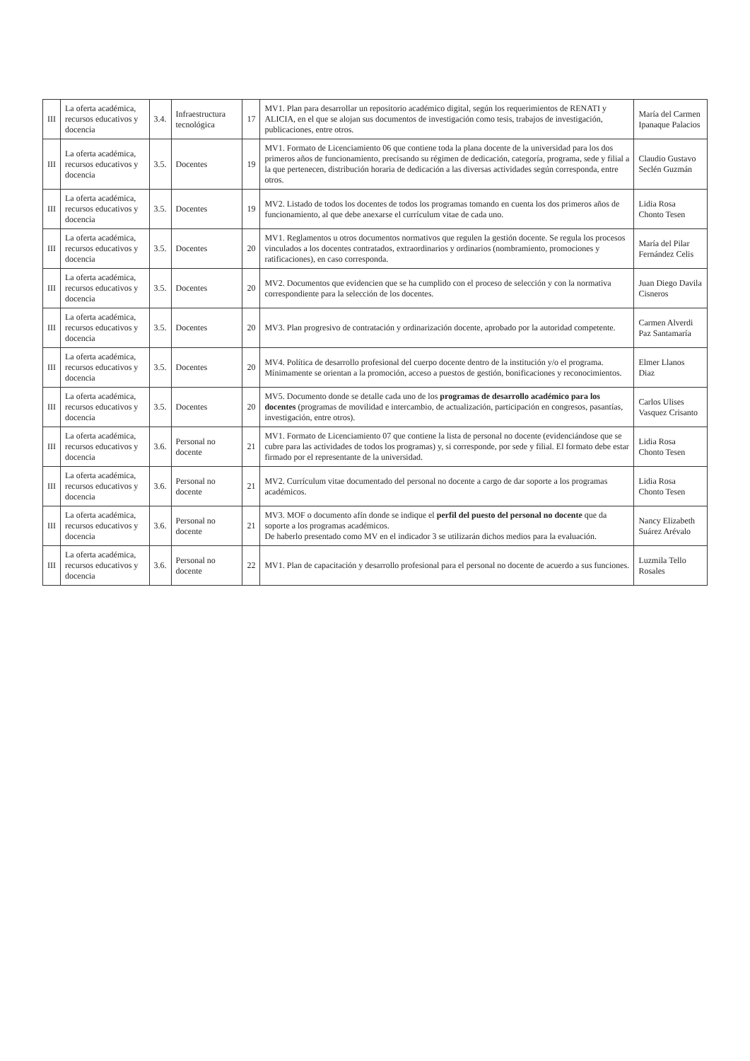| III | La oferta académica, recursos educativos y docencia | 3.4. | Infraestructura tecnológica | 17 | MV1. Plan para desarrollar un repositorio académico digital, según los requerimientos de RENATI y ALICIA, en el que se alojan sus documentos de investigación como tesis, trabajos de investigación, publicaciones, entre otros. | María del Carmen Ipanaque Palacios |
| III | La oferta académica, recursos educativos y docencia | 3.5. | Docentes | 19 | MV1. Formato de Licenciamiento 06 que contiene toda la plana docente de la universidad para los dos primeros años de funcionamiento, precisando su régimen de dedicación, categoría, programa, sede y filial a la que pertenecen, distribución horaria de dedicación a las diversas actividades según corresponda, entre otros. | Claudio Gustavo Seclén Guzmán |
| III | La oferta académica, recursos educativos y docencia | 3.5. | Docentes | 19 | MV2. Listado de todos los docentes de todos los programas tomando en cuenta los dos primeros años de funcionamiento, al que debe anexarse el currículum vitae de cada uno. | Lidia Rosa Chonto Tesen |
| III | La oferta académica, recursos educativos y docencia | 3.5. | Docentes | 20 | MV1. Reglamentos u otros documentos normativos que regulen la gestión docente. Se regula los procesos vinculados a los docentes contratados, extraordinarios y ordinarios (nombramiento, promociones y ratificaciones), en caso corresponda. | María del Pilar Fernández Celis |
| III | La oferta académica, recursos educativos y docencia | 3.5. | Docentes | 20 | MV2. Documentos que evidencien que se ha cumplido con el proceso de selección y con la normativa correspondiente para la selección de los docentes. | Juan Diego Davila Cisneros |
| III | La oferta académica, recursos educativos y docencia | 3.5. | Docentes | 20 | MV3. Plan progresivo de contratación y ordinarización docente, aprobado por la autoridad competente. | Carmen Alverdi Paz Santamaría |
| III | La oferta académica, recursos educativos y docencia | 3.5. | Docentes | 20 | MV4. Política de desarrollo profesional del cuerpo docente dentro de la institución y/o el programa. Mínimamente se orientan a la promoción, acceso a puestos de gestión, bonificaciones y reconocimientos. | Elmer Llanos Diaz |
| III | La oferta académica, recursos educativos y docencia | 3.5. | Docentes | 20 | MV5. Documento donde se detalle cada uno de los programas de desarrollo académico para los docentes (programas de movilidad e intercambio, de actualización, participación en congresos, pasantías, investigación, entre otros). | Carlos Ulises Vasquez Crisanto |
| III | La oferta académica, recursos educativos y docencia | 3.6. | Personal no docente | 21 | MV1. Formato de Licenciamiento 07 que contiene la lista de personal no docente (evidenciándose que se cubre para las actividades de todos los programas) y, si corresponde, por sede y filial. El formato debe estar firmado por el representante de la universidad. | Lidia Rosa Chonto Tesen |
| III | La oferta académica, recursos educativos y docencia | 3.6. | Personal no docente | 21 | MV2. Currículum vitae documentado del personal no docente a cargo de dar soporte a los programas académicos. | Lidia Rosa Chonto Tesen |
| III | La oferta académica, recursos educativos y docencia | 3.6. | Personal no docente | 21 | MV3. MOF o documento afín donde se indique el perfil del puesto del personal no docente que da soporte a los programas académicos. De haberlo presentado como MV en el indicador 3 se utilizarán dichos medios para la evaluación. | Nancy Elizabeth Suárez Arévalo |
| III | La oferta académica, recursos educativos y docencia | 3.6. | Personal no docente | 22 | MV1. Plan de capacitación y desarrollo profesional para el personal no docente de acuerdo a sus funciones. | Luzmila Tello Rosales |